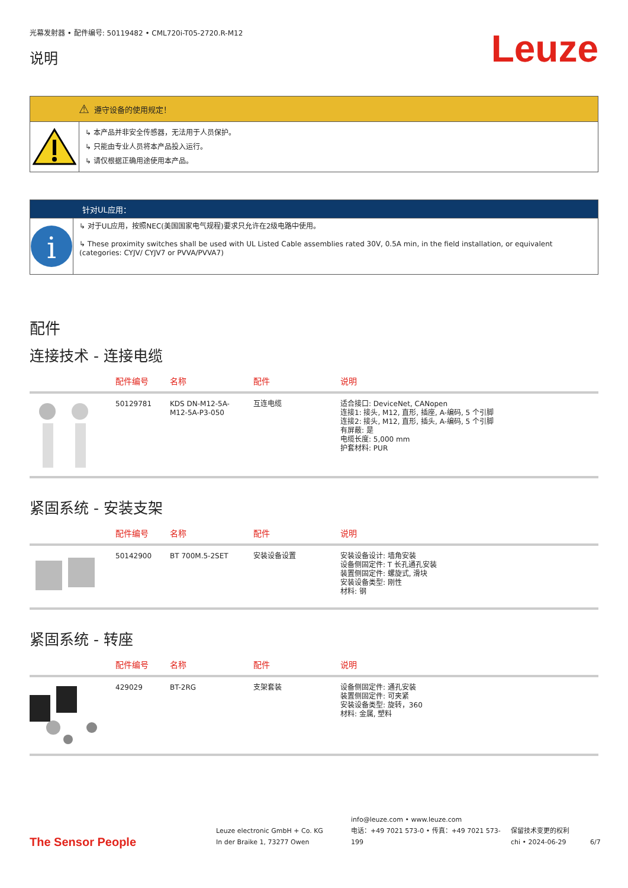光幕发射器 • 配件编号: 50119482 • CML720i-T05-2720.R-M12
说明
Leuze
⚠ 遵守设备的使用规定！
↳ 本产品并非安全传感器，无法用于人员保护。
↳ 只能由专业人员将本产品投入运行。
↳ 请仅根据正确用途使用本产品。
针对UL应用：
i
↳ 对于UL应用，按照NEC(美国国家电气规程)要求只允许在2级电路中使用。
↳ These proximity switches shall be used with UL Listed Cable assemblies rated 30V, 0.5A min, in the field installation, or equivalent (categories: CYJV/ CYJV7 or PVVA/PVVA7)
配件
连接技术 - 连接电缆
| | 配件编号 | 名称 | 配件 | 说明 |
| --- | --- | --- | --- | --- |
| | 50129781 | KDS DN-M12-5A- M12-5A-P3-050 | 互连电缆 | 适合接口: DeviceNet, CANopen 连接1: 接头, M12, 直形, 插座, A-编码, 5 个引脚 连接2: 接头, M12, 直形, 插头, A-编码, 5 个引脚 有屏蔽: 是 电缆长度: 5,000 mm 护套材料: PUR |
紧固系统 - 安装支架
| | 配件编号 | 名称 | 配件 | 说明 |
| --- | --- | --- | --- | --- |
| | 50142900 | BT 700M.5-2SET | 安装设备设置 | 安装设备设计: 墙角安装 设备侧固定件: T 长孔通孔安装 装置侧固定件: 螺旋式, 滑块 安装设备类型: 刚性 材料: 钢 |
紧固系统 - 转座
| | 配件编号 | 名称 | 配件 | 说明 |
| --- | --- | --- | --- | --- |
| | 429029 | BT-2RG | 支架套装 | 设备侧固定件: 通孔安装 装置侧固定件: 可夹紧 安装设备类型: 旋转，360 材料: 金属, 塑料 |
The Sensor People
Leuze electronic GmbH + Co. KG
In der Braike 1, 73277 Owen
info@leuze.com • www.leuze.com
电话：+49 7021 573-0 • 传真：+49 7021 573-199
保留技术变更的权利
chi • 2024-06-29
6/7